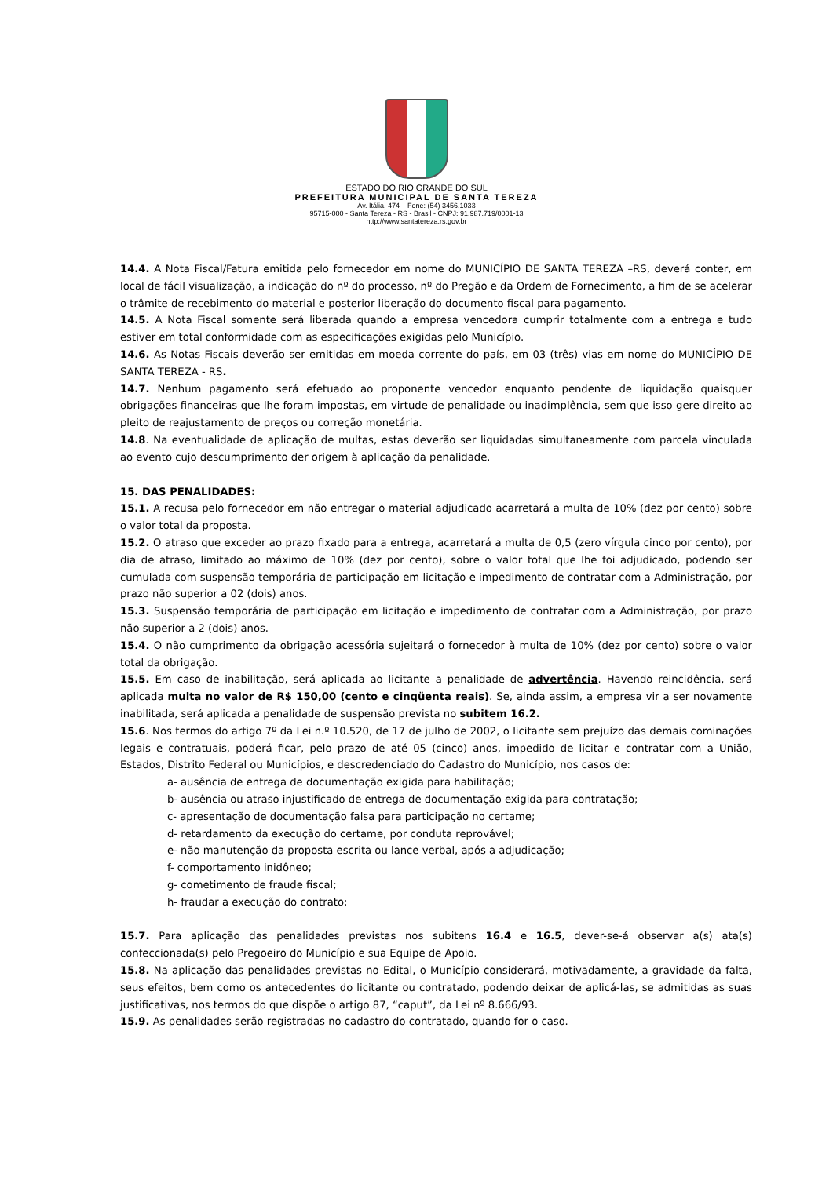ESTADO DO RIO GRANDE DO SUL
PREFEITURA MUNICIPAL DE SANTA TEREZA
Av. Itália, 474 – Fone: (54) 3456.1033
95715-000 - Santa Tereza - RS - Brasil - CNPJ: 91.987.719/0001-13
http://www.santatereza.rs.gov.br
14.4. A Nota Fiscal/Fatura emitida pelo fornecedor em nome do MUNICÍPIO DE SANTA TEREZA –RS, deverá conter, em local de fácil visualização, a indicação do nº do processo, nº do Pregão e da Ordem de Fornecimento, a fim de se acelerar o trâmite de recebimento do material e posterior liberação do documento fiscal para pagamento.
14.5. A Nota Fiscal somente será liberada quando a empresa vencedora cumprir totalmente com a entrega e tudo estiver em total conformidade com as especificações exigidas pelo Município.
14.6. As Notas Fiscais deverão ser emitidas em moeda corrente do país, em 03 (três) vias em nome do MUNICÍPIO DE SANTA TEREZA - RS.
14.7. Nenhum pagamento será efetuado ao proponente vencedor enquanto pendente de liquidação quaisquer obrigações financeiras que lhe foram impostas, em virtude de penalidade ou inadimplência, sem que isso gere direito ao pleito de reajustamento de preços ou correção monetária.
14.8. Na eventualidade de aplicação de multas, estas deverão ser liquidadas simultaneamente com parcela vinculada ao evento cujo descumprimento der origem à aplicação da penalidade.
15. DAS PENALIDADES:
15.1. A recusa pelo fornecedor em não entregar o material adjudicado acarretará a multa de 10% (dez por cento) sobre o valor total da proposta.
15.2. O atraso que exceder ao prazo fixado para a entrega, acarretará a multa de 0,5 (zero vírgula cinco por cento), por dia de atraso, limitado ao máximo de 10% (dez por cento), sobre o valor total que lhe foi adjudicado, podendo ser cumulada com suspensão temporária de participação em licitação e impedimento de contratar com a Administração, por prazo não superior a 02 (dois) anos.
15.3. Suspensão temporária de participação em licitação e impedimento de contratar com a Administração, por prazo não superior a 2 (dois) anos.
15.4. O não cumprimento da obrigação acessória sujeitará o fornecedor à multa de 10% (dez por cento) sobre o valor total da obrigação.
15.5. Em caso de inabilitação, será aplicada ao licitante a penalidade de advertência. Havendo reincidência, será aplicada multa no valor de R$ 150,00 (cento e cinqüenta reais). Se, ainda assim, a empresa vir a ser novamente inabilitada, será aplicada a penalidade de suspensão prevista no subitem 16.2.
15.6. Nos termos do artigo 7º da Lei n.º 10.520, de 17 de julho de 2002, o licitante sem prejuízo das demais cominações legais e contratuais, poderá ficar, pelo prazo de até 05 (cinco) anos, impedido de licitar e contratar com a União, Estados, Distrito Federal ou Municípios, e descredenciado do Cadastro do Município, nos casos de:
a- ausência de entrega de documentação exigida para habilitação;
b- ausência ou atraso injustificado de entrega de documentação exigida para contratação;
c- apresentação de documentação falsa para participação no certame;
d- retardamento da execução do certame, por conduta reprovável;
e- não manutenção da proposta escrita ou lance verbal, após a adjudicação;
f- comportamento inidôneo;
g- cometimento de fraude fiscal;
h- fraudar a execução do contrato;
15.7. Para aplicação das penalidades previstas nos subitens 16.4 e 16.5, dever-se-á observar a(s) ata(s) confeccionada(s) pelo Pregoeiro do Município e sua Equipe de Apoio.
15.8. Na aplicação das penalidades previstas no Edital, o Município considerará, motivadamente, a gravidade da falta, seus efeitos, bem como os antecedentes do licitante ou contratado, podendo deixar de aplicá-las, se admitidas as suas justificativas, nos termos do que dispõe o artigo 87, “caput”, da Lei nº 8.666/93.
15.9. As penalidades serão registradas no cadastro do contratado, quando for o caso.